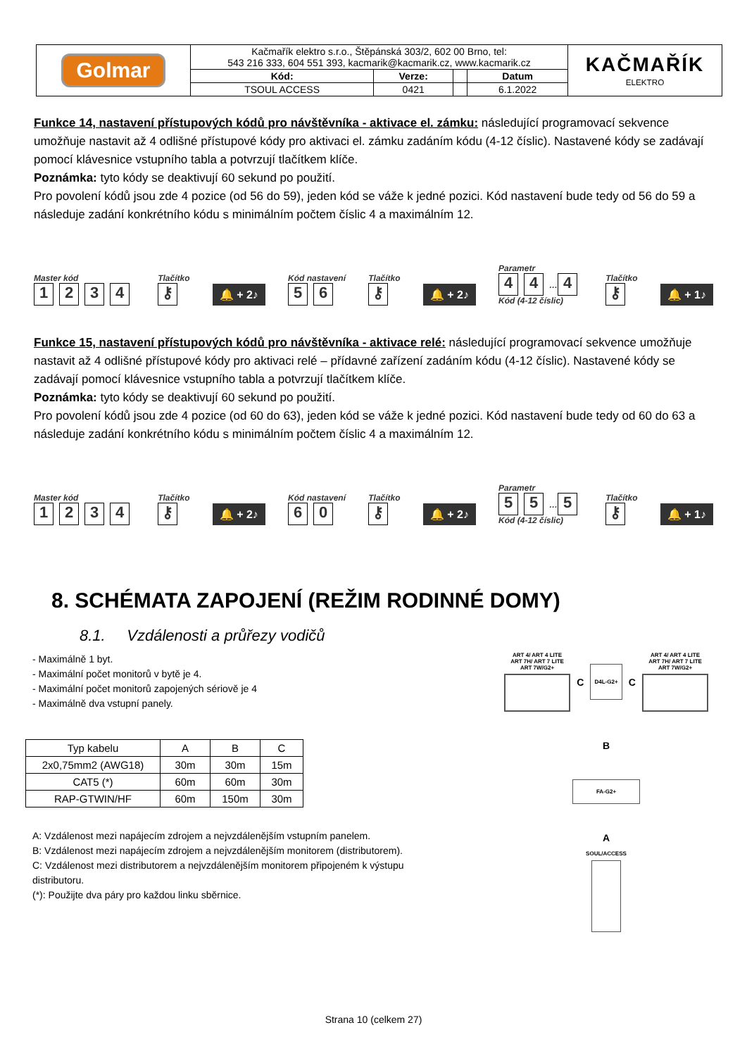| Golmar | Kačmařík elektro s.r.o., Štěpánská 303/2, 602 00 Brno, tel: 543 216 333, 604 551 393, kacmarik@kacmarik.cz, www.kacmarik.cz | | | | KAČMAŘÍK ELEKTRO |
| | Kód: | Verze: | | Datum | |
| | TSOUL ACCESS | 0421 | | 6.1.2022 | |
Funkce 14, nastavení přístupových kódů pro návštěvníka - aktivace el. zámku: následující programovací sekvence umožňuje nastavit až 4 odlišné přístupové kódy pro aktivaci el. zámku zadáním kódu (4-12 číslic). Nastavené kódy se zadávají pomocí klávesnice vstupního tabla a potvrzují tlačítkem klíče.
Poznámka: tyto kódy se deaktivují 60 sekund po použití.
Pro povolení kódů jsou zde 4 pozice (od 56 do 59), jeden kód se váže k jedné pozici. Kód nastavení bude tedy od 56 do 59 a následuje zadání konkrétního kódu s minimálním počtem číslic 4 a maximálním 12.
Master kód
1234
Tlačítko
⚷
🔔 + 2♪
Kód nastavení
5 6
Tlačítko
⚷
🔔 + 2♪
Parametr
4 4 … 4
Kód (4-12 číslic)
Tlačítko
⚷
🔔 + 1♪
Funkce 15, nastavení přístupových kódů pro návštěvníka - aktivace relé: následující programovací sekvence umožňuje nastavit až 4 odlišné přístupové kódy pro aktivaci relé – přídavné zařízení zadáním kódu (4-12 číslic). Nastavené kódy se zadávají pomocí klávesnice vstupního tabla a potvrzují tlačítkem klíče.
Poznámka: tyto kódy se deaktivují 60 sekund po použití.
Pro povolení kódů jsou zde 4 pozice (od 60 do 63), jeden kód se váže k jedné pozici. Kód nastavení bude tedy od 60 do 63 a následuje zadání konkrétního kódu s minimálním počtem číslic 4 a maximálním 12.
Master kód
1234
Tlačítko
⚷
🔔 + 2♪
Kód nastavení
6 0
Tlačítko
⚷
🔔 + 2♪
Parametr
5 5 … 5
Kód (4-12 číslic)
Tlačítko
⚷
🔔 + 1♪
8. SCHÉMATA ZAPOJENÍ (REŽIM RODINNÉ DOMY)
8.1. Vzdálenosti a průřezy vodičů
- Maximálně 1 byt.
- Maximální počet monitorů v bytě je 4.
- Maximální počet monitorů zapojených sériově je 4
- Maximálně dva vstupní panely.
| Typ kabelu | A | B | C |
| 2x0,75mm2 (AWG18) | 30m | 30m | 15m |
| CAT5 (*) | 60m | 60m | 30m |
| RAP-GTWIN/HF | 60m | 150m | 30m |
A: Vzdálenost mezi napájecím zdrojem a nejvzdálenějším vstupním panelem.
B: Vzdálenost mezi napájecím zdrojem a nejvzdálenějším monitorem (distributorem).
C: Vzdálenost mezi distributorem a nejvzdálenějším monitorem připojeném k výstupu distributoru.
(*): Použijte dva páry pro každou linku sběrnice.
ART 4/ ART 4 LITE
ART 7H/ ART 7 LITE
ART 7W/G2+
C
D4L-G2+
C
ART 4/ ART 4 LITE
ART 7H/ ART 7 LITE
ART 7W/G2+
B
FA-G2+
A
SOUL/ACCESS
Strana 10 (celkem 27)